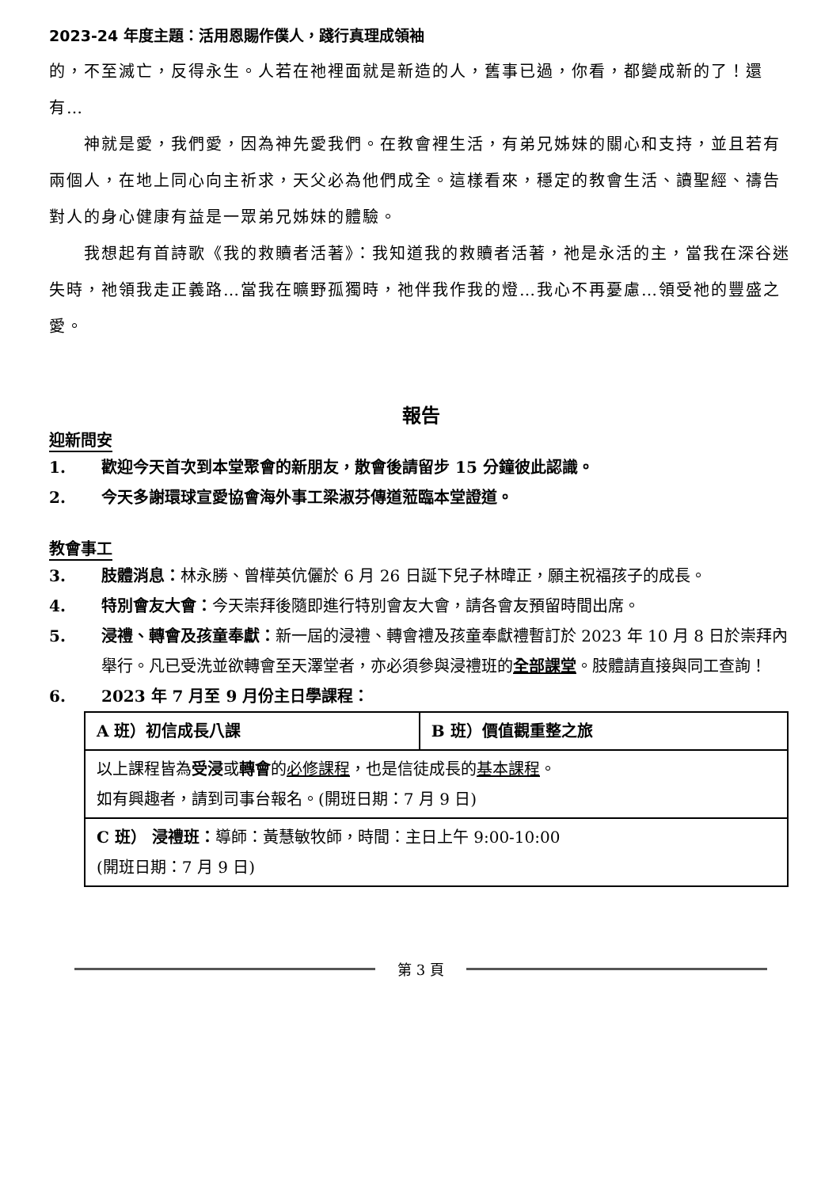2023-24 年度主題：活用恩賜作僕人，踐行真理成領袖
的，不至滅亡，反得永生。人若在祂裡面就是新造的人，舊事已過，你看，都變成新的了！還有…
神就是愛，我們愛，因為神先愛我們。在教會裡生活，有弟兄姊妹的關心和支持，並且若有兩個人，在地上同心向主祈求，天父必為他們成全。這樣看來，穩定的教會生活、讀聖經、禱告對人的身心健康有益是一眾弟兄姊妹的體驗。
我想起有首詩歌《我的救贖者活著》：我知道我的救贖者活著，祂是永活的主，當我在深谷迷失時，祂領我走正義路…當我在曠野孤獨時，祂伴我作我的燈…我心不再憂慮…領受祂的豐盛之愛。
報告
迎新問安
1. 歡迎今天首次到本堂聚會的新朋友，散會後請留步 15 分鐘彼此認識。
2. 今天多謝環球宣愛協會海外事工梁淑芬傳道蒞臨本堂證道。
教會事工
3. 肢體消息：林永勝、曾樺英伉儷於 6 月 26 日誕下兒子林暐正，願主祝福孩子的成長。
4. 特別會友大會：今天崇拜後隨即進行特別會友大會，請各會友預留時間出席。
5. 浸禮、轉會及孩童奉獻：新一屆的浸禮、轉會禮及孩童奉獻禮暫訂於 2023 年 10 月 8 日於崇拜內舉行。凡已受洗並欲轉會至天澤堂者，亦必須參與浸禮班的全部課堂。肢體請直接與同工查詢！
6. 2023 年 7 月至 9 月份主日學課程：
| A 班）初信成長八課 | B 班）價值觀重整之旅 |
| 以上課程皆為 受浸 或 轉會 的 必修課程 ，也是信徒成長的 基本課程 。 如有興趣者，請到司事台報名。(開班日期：7 月 9 日) | |
| C 班） 浸禮班： 導師：黃慧敏牧師，時間：主日上午 9:00-10:00 (開班日期：7 月 9 日) | |
第 3 頁